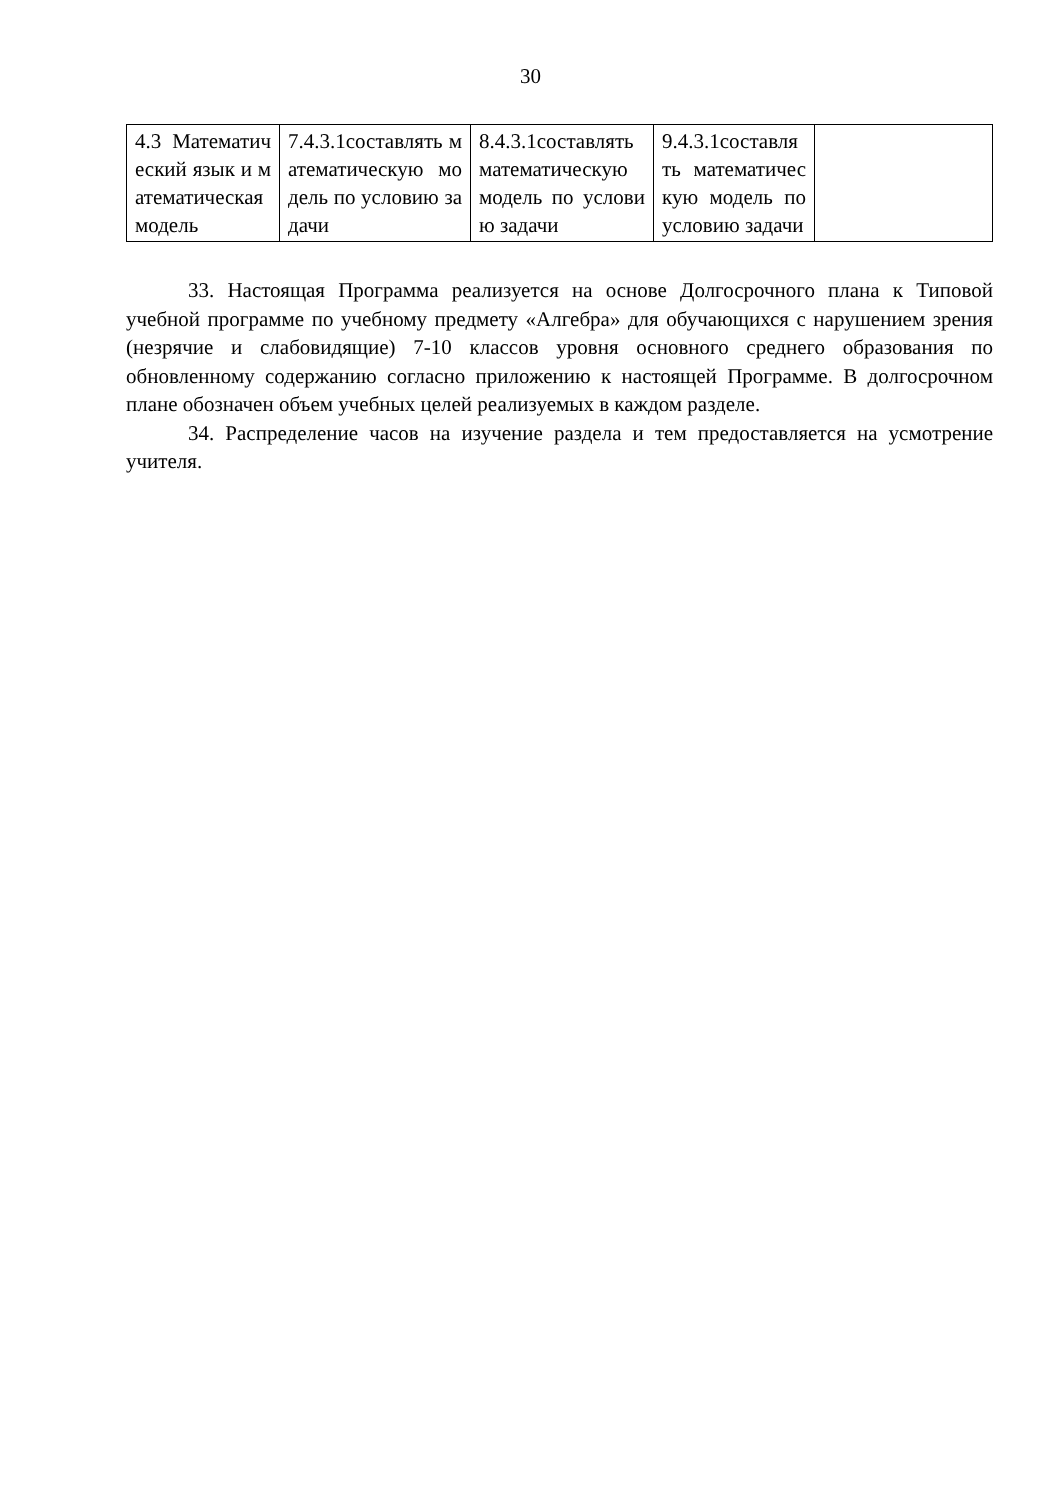30
| 4.3 Математический язык и математическая модель | 7.4.3.1составлять математическую модель по условию задачи | 8.4.3.1составлять математическую модель по условию задачи | 9.4.3.1составлять математическую модель по условию задачи | |
33. Настоящая Программа реализуется на основе Долгосрочного плана к Типовой учебной программе по учебному предмету «Алгебра» для обучающихся с нарушением зрения (незрячие и слабовидящие) 7-10 классов уровня основного среднего образования по обновленному содержанию согласно приложению к настоящей Программе. В долгосрочном плане обозначен объем учебных целей реализуемых в каждом разделе.
34. Распределение часов на изучение раздела и тем предоставляется на усмотрение учителя.